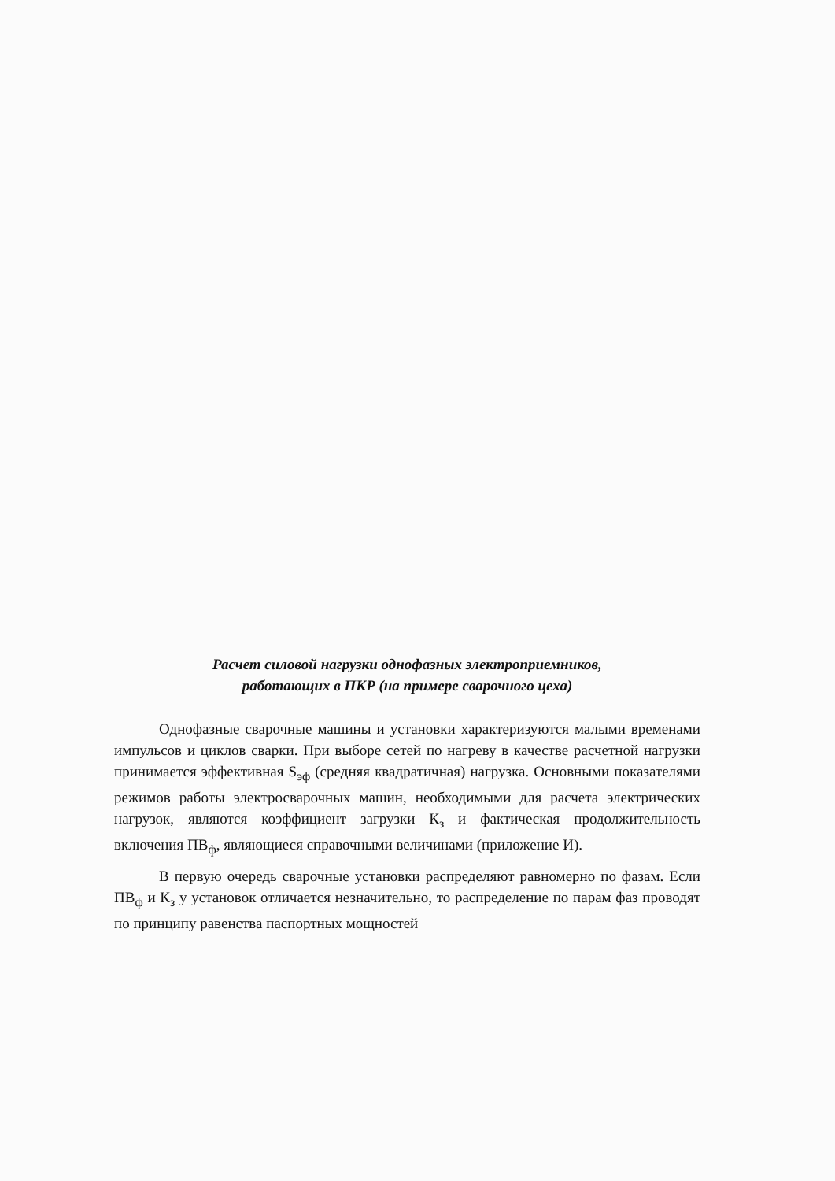Расчет силовой нагрузки однофазных электроприемников,
работающих в ПКР (на примере сварочного цеха)
Однофазные сварочные машины и установки характеризуются малыми временами импульсов и циклов сварки. При выборе сетей по нагреву в качестве расчетной нагрузки принимается эффективная S<sub>эф</sub> (средняя квадратичная) нагрузка. Основными показателями режимов работы электросварочных машин, необходимыми для расчета электрических нагрузок, являются коэффициент загрузки К<sub>з</sub> и фактическая продолжительность включения ПВ<sub>ф</sub>, являющиеся справочными величинами (приложение И).
В первую очередь сварочные установки распределяют равномерно по фазам. Если ПВ<sub>ф</sub> и К<sub>з</sub> у установок отличается незначительно, то распределение по парам фаз проводят по принципу равенства паспортных мощностей